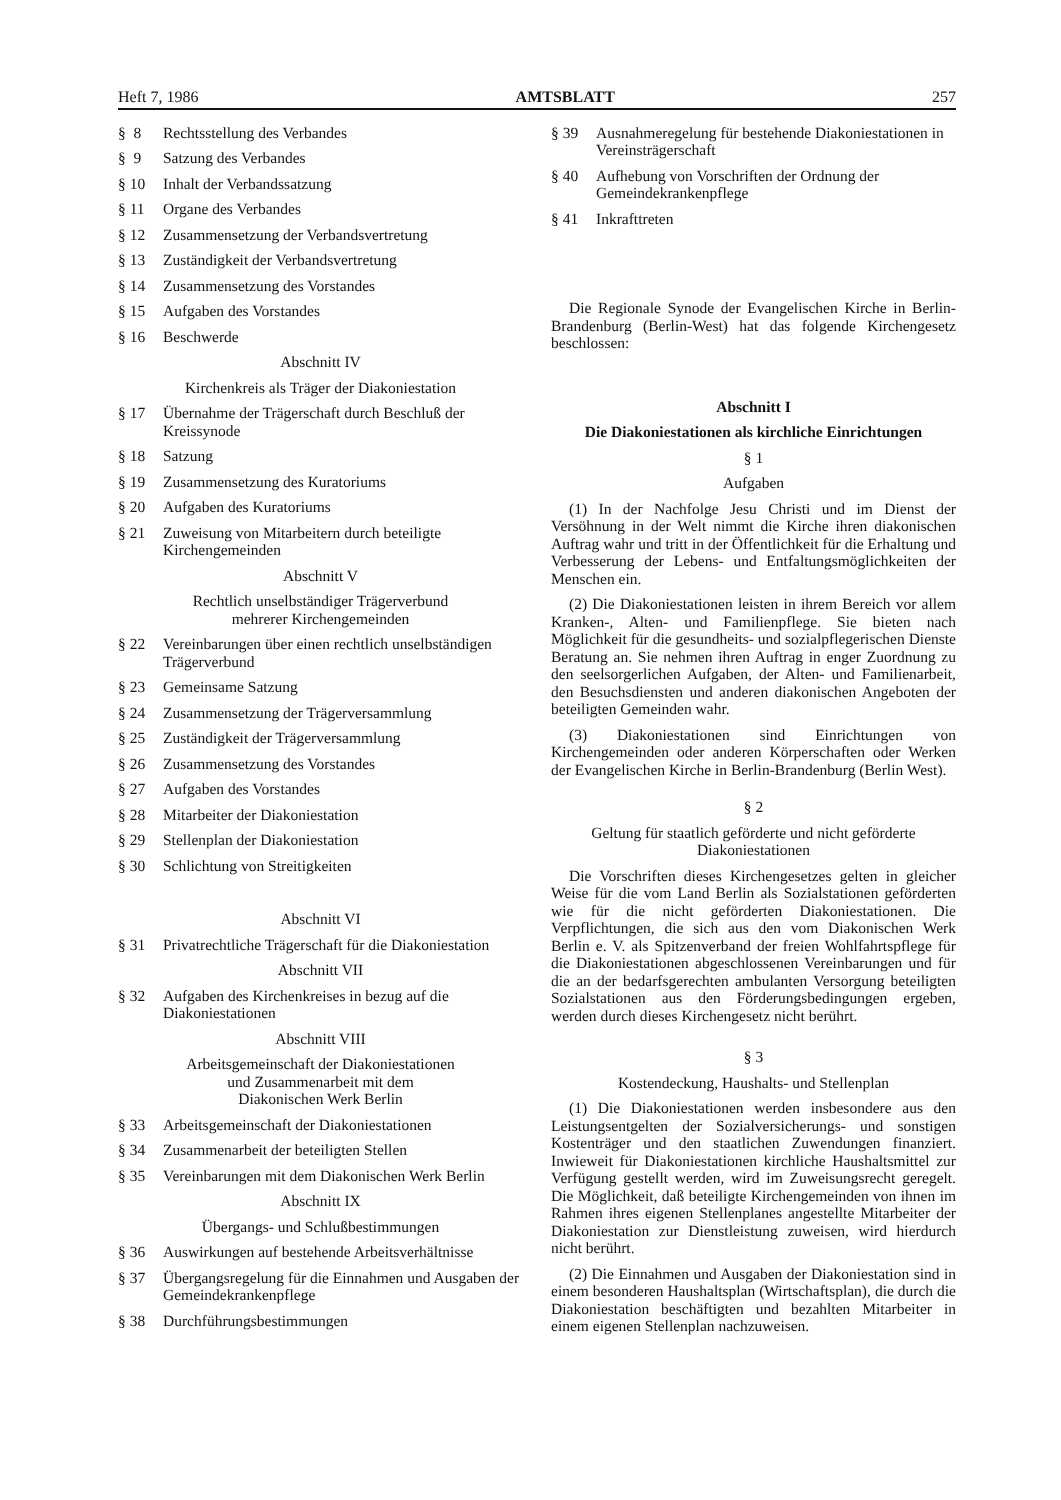Heft 7, 1986 AMTSBLATT 257
§ 8 Rechtsstellung des Verbandes
§ 9 Satzung des Verbandes
§ 10 Inhalt der Verbandssatzung
§ 11 Organe des Verbandes
§ 12 Zusammensetzung der Verbandsvertretung
§ 13 Zuständigkeit der Verbandsvertretung
§ 14 Zusammensetzung des Vorstandes
§ 15 Aufgaben des Vorstandes
§ 16 Beschwerde
Abschnitt IV
Kirchenkreis als Träger der Diakoniestation
§ 17 Übernahme der Trägerschaft durch Beschluß der Kreissynode
§ 18 Satzung
§ 19 Zusammensetzung des Kuratoriums
§ 20 Aufgaben des Kuratoriums
§ 21 Zuweisung von Mitarbeitern durch beteiligte Kirchengemeinden
Abschnitt V
Rechtlich unselbständiger Trägerverbund
mehrerer Kirchengemeinden
§ 22 Vereinbarungen über einen rechtlich unselbständigen Trägerverbund
§ 23 Gemeinsame Satzung
§ 24 Zusammensetzung der Trägerversammlung
§ 25 Zuständigkeit der Trägerversammlung
§ 26 Zusammensetzung des Vorstandes
§ 27 Aufgaben des Vorstandes
§ 28 Mitarbeiter der Diakoniestation
§ 29 Stellenplan der Diakoniestation
§ 30 Schlichtung von Streitigkeiten
Abschnitt VI
§ 31 Privatrechtliche Trägerschaft für die Diakoniestation
Abschnitt VII
§ 32 Aufgaben des Kirchenkreises in bezug auf die Diakoniestationen
Abschnitt VIII
Arbeitsgemeinschaft der Diakoniestationen
und Zusammenarbeit mit dem
Diakonischen Werk Berlin
§ 33 Arbeitsgemeinschaft der Diakoniestationen
§ 34 Zusammenarbeit der beteiligten Stellen
§ 35 Vereinbarungen mit dem Diakonischen Werk Berlin
Abschnitt IX
Übergangs- und Schlußbestimmungen
§ 36 Auswirkungen auf bestehende Arbeitsverhältnisse
§ 37 Übergangsregelung für die Einnahmen und Ausgaben der Gemeindekrankenpflege
§ 38 Durchführungsbestimmungen
§ 39 Ausnahmeregelung für bestehende Diakoniestationen in Vereinsträgerschaft
§ 40 Aufhebung von Vorschriften der Ordnung der Gemeindekrankenpflege
§ 41 Inkrafttreten
Die Regionale Synode der Evangelischen Kirche in Berlin-Brandenburg (Berlin-West) hat das folgende Kirchengesetz beschlossen:
Abschnitt I
Die Diakoniestationen als kirchliche Einrichtungen
§ 1
Aufgaben
(1) In der Nachfolge Jesu Christi und im Dienst der Versöhnung in der Welt nimmt die Kirche ihren diakonischen Auftrag wahr und tritt in der Öffentlichkeit für die Erhaltung und Verbesserung der Lebens- und Entfaltungsmöglichkeiten der Menschen ein.
(2) Die Diakoniestationen leisten in ihrem Bereich vor allem Kranken-, Alten- und Familienpflege. Sie bieten nach Möglichkeit für die gesundheits- und sozialpflegerischen Dienste Beratung an. Sie nehmen ihren Auftrag in enger Zuordnung zu den seelsorgerlichen Aufgaben, der Alten- und Familienarbeit, den Besuchsdiensten und anderen diakonischen Angeboten der beteiligten Gemeinden wahr.
(3) Diakoniestationen sind Einrichtungen von Kirchengemeinden oder anderen Körperschaften oder Werken der Evangelischen Kirche in Berlin-Brandenburg (Berlin West).
§ 2
Geltung für staatlich geförderte und nicht geförderte
Diakoniestationen
Die Vorschriften dieses Kirchengesetzes gelten in gleicher Weise für die vom Land Berlin als Sozialstationen geförderten wie für die nicht geförderten Diakoniestationen. Die Verpflichtungen, die sich aus den vom Diakonischen Werk Berlin e. V. als Spitzenverband der freien Wohlfahrtspflege für die Diakoniestationen abgeschlossenen Vereinbarungen und für die an der bedarfsgerechten ambulanten Versorgung beteiligten Sozialstationen aus den Förderungsbedingungen ergeben, werden durch dieses Kirchengesetz nicht berührt.
§ 3
Kostendeckung, Haushalts- und Stellenplan
(1) Die Diakoniestationen werden insbesondere aus den Leistungsentgelten der Sozialversicherungs- und sonstigen Kostenträger und den staatlichen Zuwendungen finanziert. Inwieweit für Diakoniestationen kirchliche Haushaltsmittel zur Verfügung gestellt werden, wird im Zuweisungsrecht geregelt. Die Möglichkeit, daß beteiligte Kirchengemeinden von ihnen im Rahmen ihres eigenen Stellenplanes angestellte Mitarbeiter der Diakoniestation zur Dienstleistung zuweisen, wird hierdurch nicht berührt.
(2) Die Einnahmen und Ausgaben der Diakoniestation sind in einem besonderen Haushaltsplan (Wirtschaftsplan), die durch die Diakoniestation beschäftigten und bezahlten Mitarbeiter in einem eigenen Stellenplan nachzuweisen.